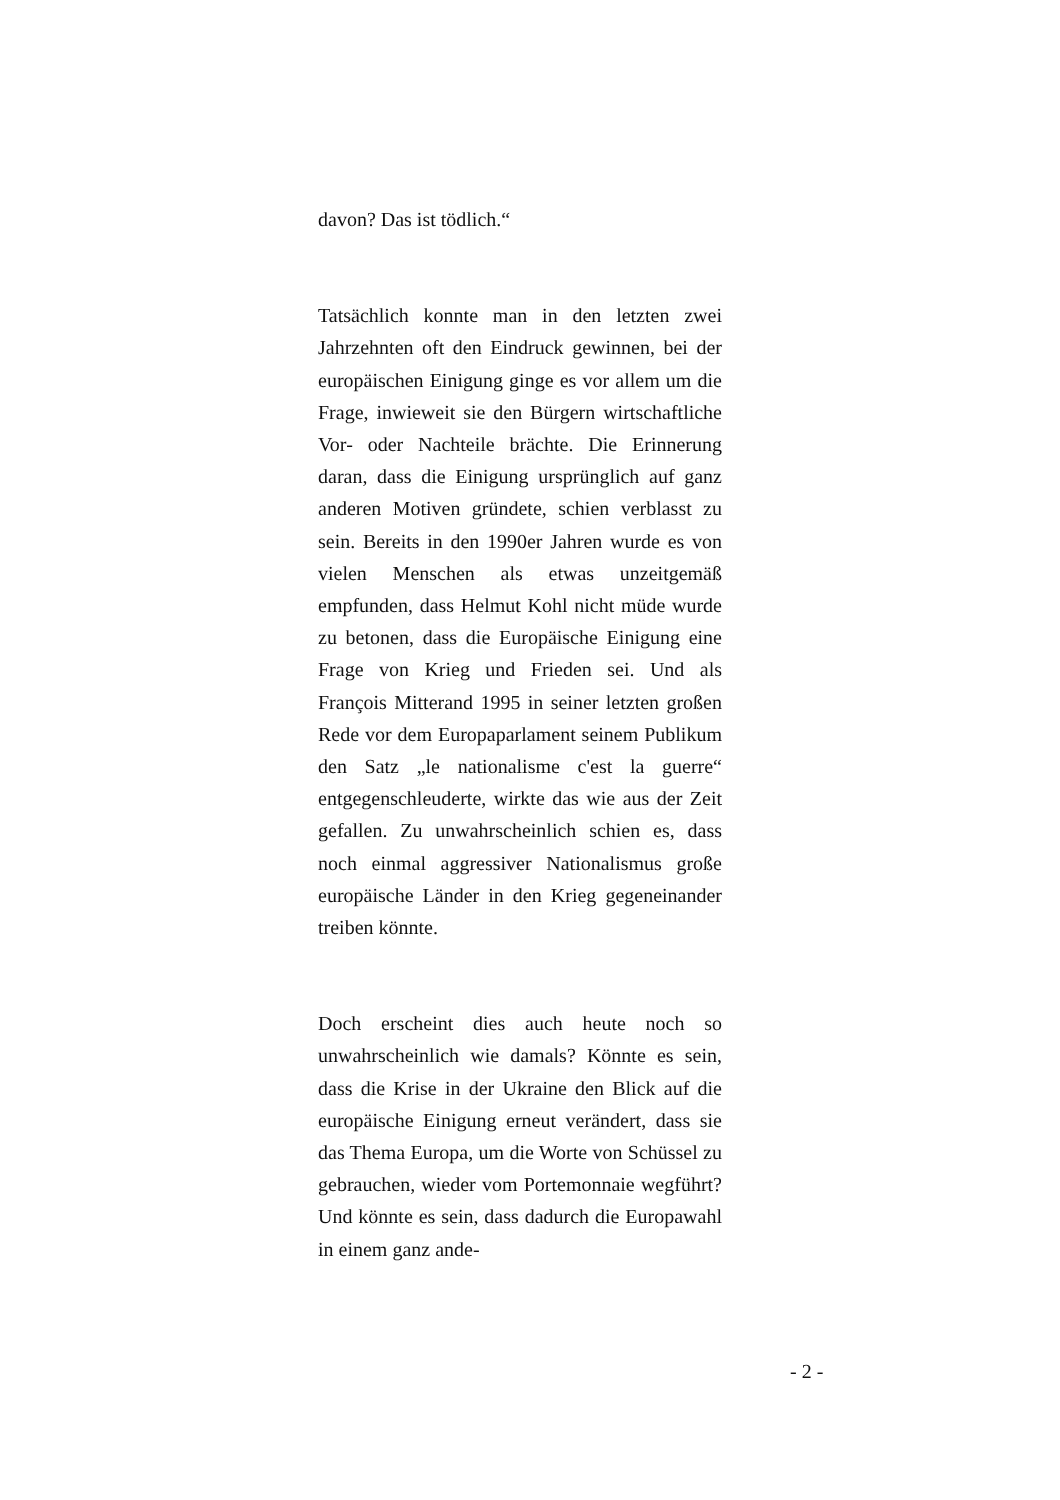davon? Das ist tödlich.“
Tatsächlich konnte man in den letzten zwei Jahrzehnten oft den Eindruck gewinnen, bei der europäischen Einigung ginge es vor allem um die Frage, inwieweit sie den Bürgern wirtschaftliche Vor- oder Nachteile brächte. Die Erinnerung daran, dass die Einigung ursprünglich auf ganz anderen Motiven gründete, schien verblasst zu sein. Bereits in den 1990er Jahren wurde es von vielen Menschen als etwas unzeitgemäß empfunden, dass Helmut Kohl nicht müde wurde zu betonen, dass die Europäische Einigung eine Frage von Krieg und Frieden sei. Und als François Mitterand 1995 in seiner letzten großen Rede vor dem Europaparlament seinem Publikum den Satz „le nationalisme c'est la guerre“ entgegenschleuderte, wirkte das wie aus der Zeit gefallen. Zu unwahrscheinlich schien es, dass noch einmal aggressiver Nationalismus große europäische Länder in den Krieg gegeneinander treiben könnte.
Doch erscheint dies auch heute noch so unwahrscheinlich wie damals? Könnte es sein, dass die Krise in der Ukraine den Blick auf die europäische Einigung erneut verändert, dass sie das Thema Europa, um die Worte von Schüssel zu gebrauchen, wieder vom Portemonnaie wegführt? Und könnte es sein, dass dadurch die Europawahl in einem ganz ande-
- 2 -